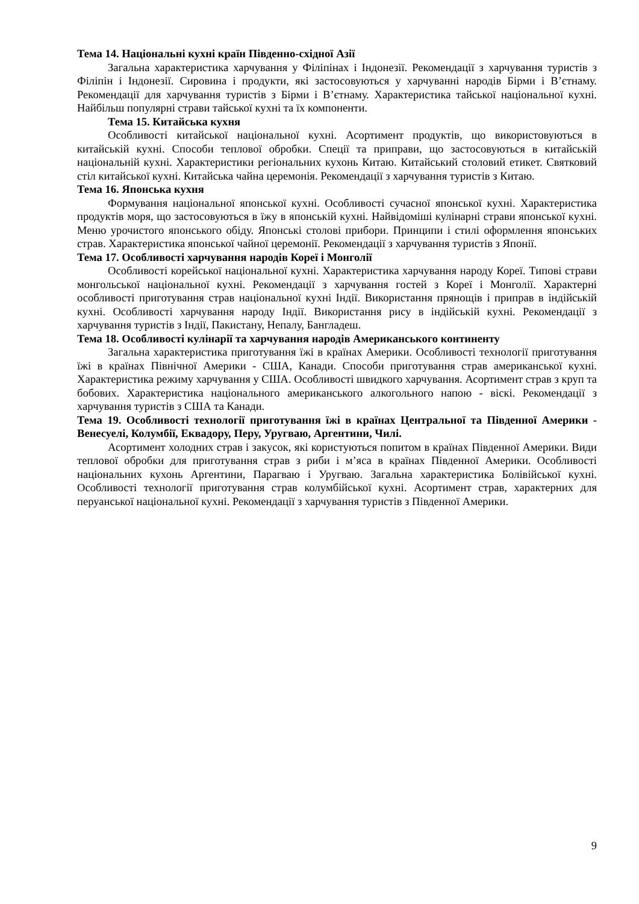Тема 14. Національні кухні країн Південно-східної Азії
Загальна характеристика харчування у Філіпінах і Індонезії. Рекомендації з харчування туристів з Філіпін і Індонезії. Сировина і продукти, які застосовуються у харчуванні народів Бірми і В’єтнаму. Рекомендації для харчування туристів з Бірми і В’єтнаму. Характеристика тайської національної кухні. Найбільш популярні страви тайської кухні та їх компоненти.
Тема 15. Китайська кухня
Особливості китайської національної кухні. Асортимент продуктів, що використовуються в китайській кухні. Способи теплової обробки. Спеції та приправи, що застосовуються в китайській національній кухні. Характеристики регіональних кухонь Китаю. Китайський столовий етикет. Святковий стіл китайської кухні. Китайська чайна церемонія. Рекомендації з харчування туристів з Китаю.
Тема 16. Японська кухня
Формування національної японської кухні. Особливості сучасної японської кухні. Характеристика продуктів моря, що застосовуються в їжу в японській кухні. Найвідоміші кулінарні страви японської кухні. Меню урочистого японського обіду. Японські столові прибори. Принципи і стилі оформлення японських страв. Характеристика японської чайної церемонії. Рекомендації з харчування туристів з Японії.
Тема 17. Особливості харчування народів Кореї і Монголії
Особливості корейської національної кухні. Характеристика харчування народу Кореї. Типові страви монгольської національної кухні. Рекомендації з харчування гостей з Кореї і Монголії. Характерні особливості приготування страв національної кухні Індії. Використання прянощів і приправ в індійській кухні. Особливості харчування народу Індії. Використання рису в індійській кухні. Рекомендації з харчування туристів з Індії, Пакистану, Непалу, Бангладеш.
Тема 18. Особливості кулінарії та харчування народів Американського континенту
Загальна характеристика приготування їжі в країнах Америки. Особливості технології приготування їжі в країнах Північної Америки - США, Канади. Способи приготування страв американської кухні. Характеристика режиму харчування у США. Особливості швидкого харчування. Асортимент страв з круп та бобових. Характеристика національного американського алкогольного напою - віскі. Рекомендації з харчування туристів з США та Канади.
Тема 19. Особливості технології приготування їжі в країнах Центральної та Південної Америки - Венесуелі, Колумбії, Еквадору, Перу, Уругваю, Аргентини, Чилі.
Асортимент холодних страв і закусок, які користуються попитом в країнах Південної Америки. Види теплової обробки для приготування страв з риби і м’яса в країнах Південної Америки. Особливості національних кухонь Аргентини, Парагваю і Уругваю. Загальна характеристика Болівійської кухні. Особливості технології приготування страв колумбійської кухні. Асортимент страв, характерних для перуанської національної кухні. Рекомендації з харчування туристів з Південної Америки.
9